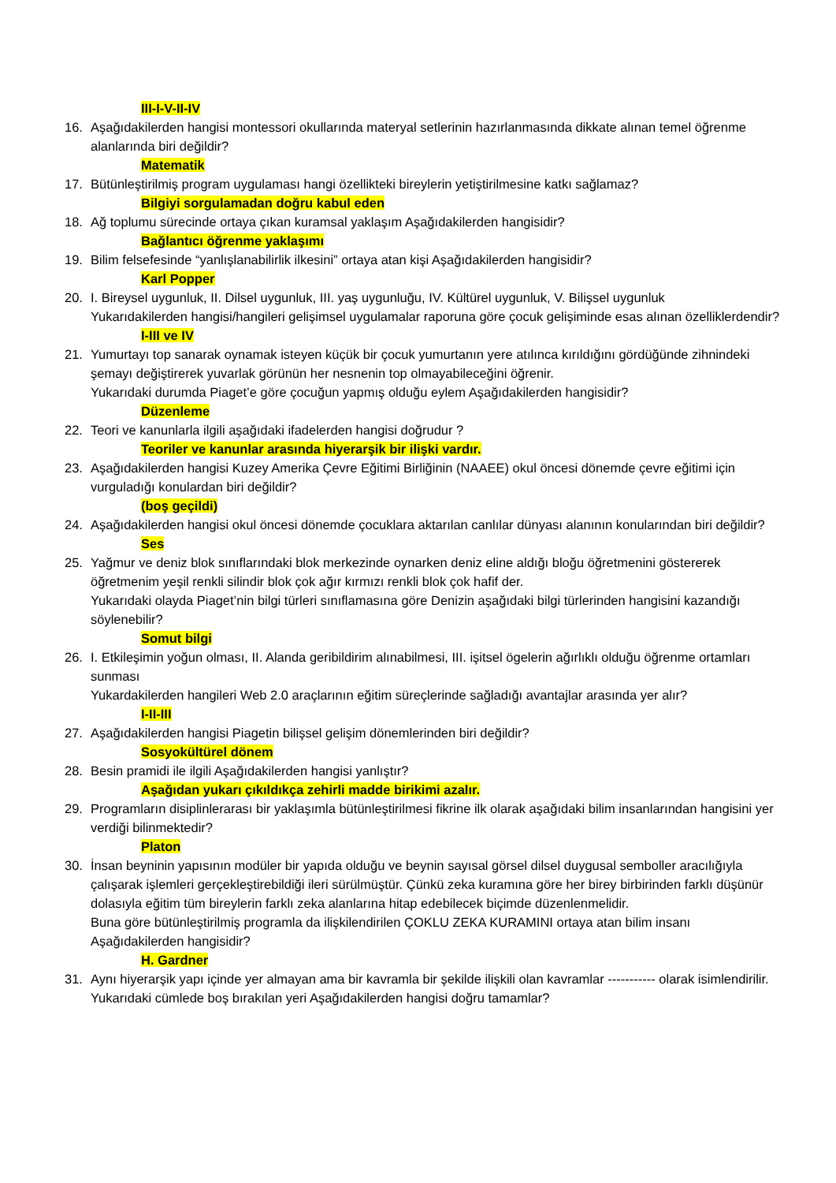III-I-V-II-IV
16. Aşağıdakilerden hangisi montessori okullarında materyal setlerinin hazırlanmasında dikkate alınan temel öğrenme alanlarında biri değildir?
Matematik
17. Bütünleştirilmiş program uygulaması hangi özellikteki bireylerin yetiştirilmesine katkı sağlamaz?
Bilgiyi sorgulamadan doğru kabul eden
18. Ağ toplumu sürecinde ortaya çıkan kuramsal yaklaşım Aşağıdakilerden hangisidir?
Bağlantıcı öğrenme yaklaşımı
19. Bilim felsefesinde “yanlışlanabilirlik ilkesini” ortaya atan kişi Aşağıdakilerden hangisidir?
Karl Popper
20. I. Bireysel uygunluk, II. Dilsel uygunluk, III. yaş uygunluğu, IV. Kültürel uygunluk, V. Bilişsel uygunluk
Yukarıdakilerden hangisi/hangileri gelişimsel uygulamalar raporuna göre çocuk gelişiminde esas alınan özelliklerdendir?
I-III ve IV
21. Yumurtayı top sanarak oynamak isteyen küçük bir çocuk yumurtanın yere atılınca kırıldığını gördüğünde zihnindeki şemayı değiştirerek yuvarlak görünün her nesnenin top olmayabileceğini öğrenir.
Yukarıdaki durumda Piaget’e göre çocuğun yapmış olduğu eylem Aşağıdakilerden hangisidir?
Düzenleme
22. Teori ve kanunlarla ilgili aşağıdaki ifadelerden hangisi doğrudur ?
Teoriler ve kanunlar arasında hiyerarşik bir ilişki vardır.
23. Aşağıdakilerden hangisi Kuzey Amerika Çevre Eğitimi Birliğinin (NAAEE) okul öncesi dönemde çevre eğitimi için vurguladığı konulardan biri değildir?
(boş geçildi)
24. Aşağıdakilerden hangisi okul öncesi dönemde çocuklara aktarılan canlılar dünyası alanının konularından biri değildir?
Ses
25. Yağmur ve deniz blok sınıflarındaki blok merkezinde oynarken deniz eline aldığı bloğu öğretmenini göstererek öğretmenim yeşil renkli silindir blok çok ağır kırmızı renkli blok çok hafif der.
Yukarıdaki olayda Piaget’nin bilgi türleri sınıflamasına göre Denizin aşağıdaki bilgi türlerinden hangisini kazandığı söylenebilir?
Somut bilgi
26. I. Etkileşimin yoğun olması, II. Alanda geribildirim alınabilmesi, III. işitsel ögelerin ağırlıklı olduğu öğrenme ortamları sunması
Yukardakilerden hangileri Web 2.0 araçlarının eğitim süreçlerinde sağladığı avantajlar arasında yer alır?
I-II-III
27. Aşağıdakilerden hangisi Piagetin bilişsel gelişim dönemlerinden biri değildir?
Sosyokültürel dönem
28. Besin pramidi ile ilgili Aşağıdakilerden hangisi yanlıştır?
Aşağıdan yukarı çıkıldıkça zehirli madde birikimi azalır.
29. Programların disiplinlerarası bir yaklaşımla bütünleştirilmesi fikrine ilk olarak aşağıdaki bilim insanlarından hangisini yer verdiği bilinmektedir?
Platon
30. İnsan beyninin yapısının modüler bir yapıda olduğu ve beynin sayısal görsel dilsel duygusal semboller aracılığıyla çalışarak işlemleri gerçekleştirebildiği ileri sürülmüştür. Çünkü zeka kuramına göre her birey birbirinden farklı düşünür dolasıyla eğitim tüm bireylerin farklı zeka alanlarına hitap edebilecek biçimde düzenlenmelidir.
Buna göre bütünleştirilmiş programla da ilişkilendirilen ÇOKLU ZEKA KURAMINI ortaya atan bilim insanı Aşağıdakilerden hangisidir?
H. Gardner
31. Aynı hiyerarşik yapı içinde yer almayan ama bir kavramla bir şekilde ilişkili olan kavramlar ----------- olarak isimlendirilir.
Yukarıdaki cümlede boş bırakılan yeri Aşağıdakilerden hangisi doğru tamamlar?